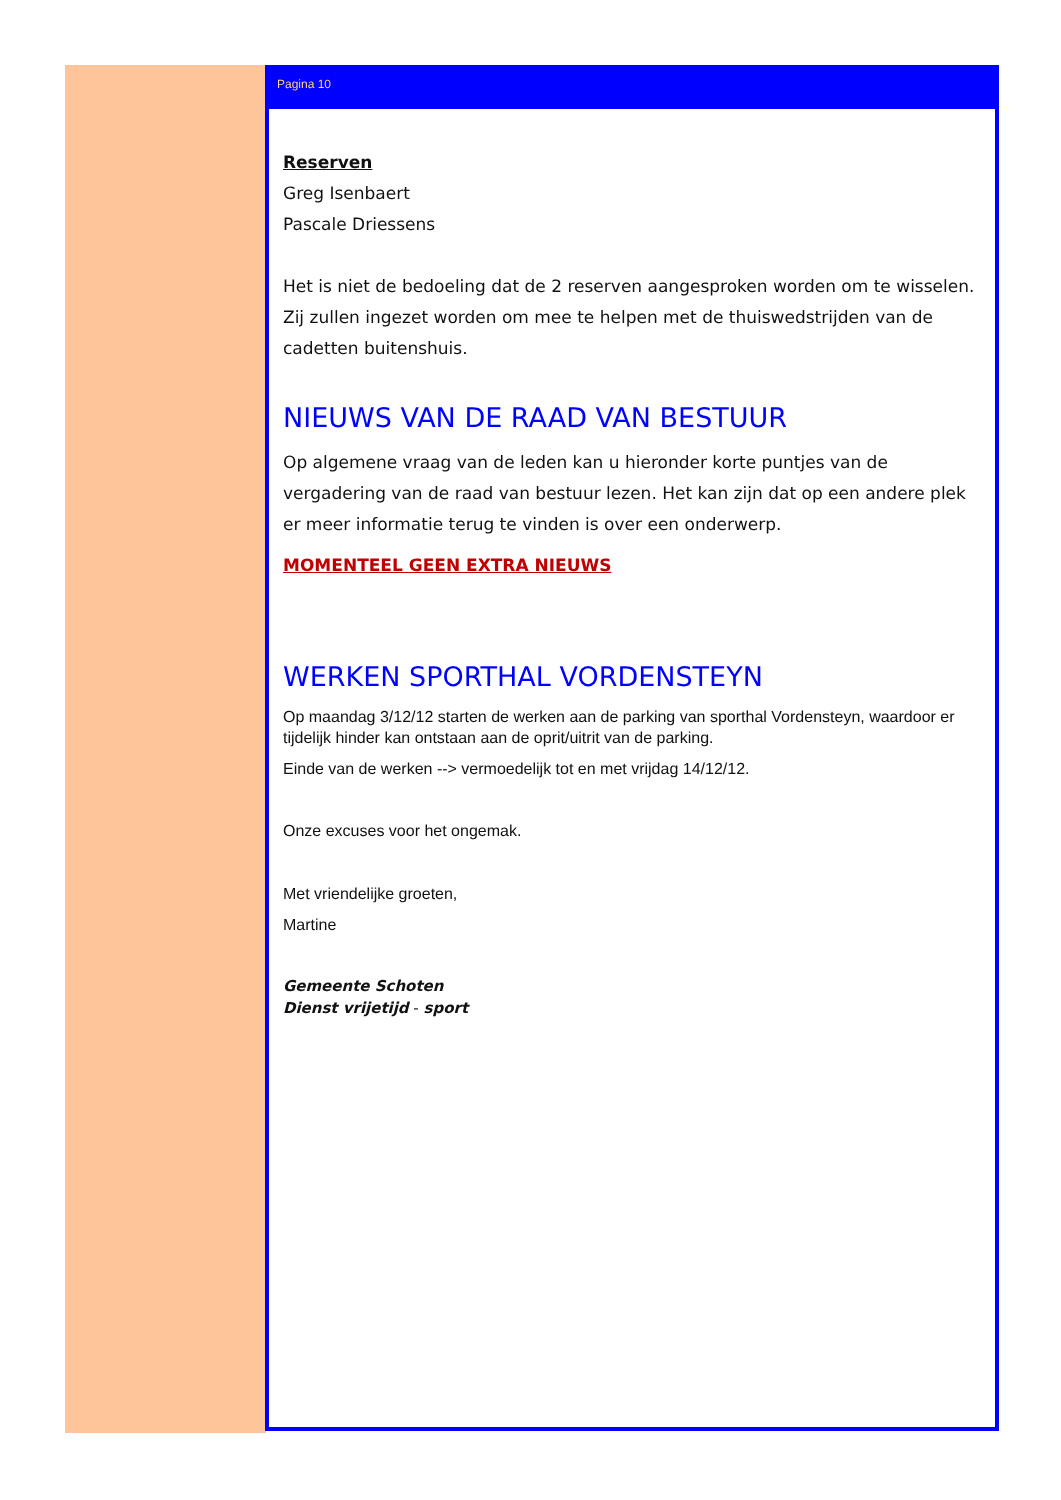Pagina 10
Reserven
Greg Isenbaert
Pascale Driessens
Het is niet de bedoeling dat de 2 reserven aangesproken worden om te wisselen. Zij zullen ingezet worden om mee te helpen met de thuiswedstrijden van de cadetten buitenshuis.
NIEUWS VAN DE RAAD VAN BESTUUR
Op algemene vraag van de leden kan u hieronder korte puntjes van de vergadering van de raad van bestuur lezen. Het kan zijn dat op een andere plek er meer informatie terug te vinden is over een onderwerp.
MOMENTEEL GEEN EXTRA NIEUWS
WERKEN SPORTHAL VORDENSTEYN
Op maandag 3/12/12 starten de werken aan de parking van sporthal Vordensteyn, waardoor er tijdelijk hinder kan ontstaan aan de oprit/uitrit van de parking.
Einde van de werken --> vermoedelijk tot en met vrijdag 14/12/12.
Onze excuses voor het ongemak.
Met vriendelijke groeten,
Martine
Gemeente Schoten
Dienst vrijetijd - sport